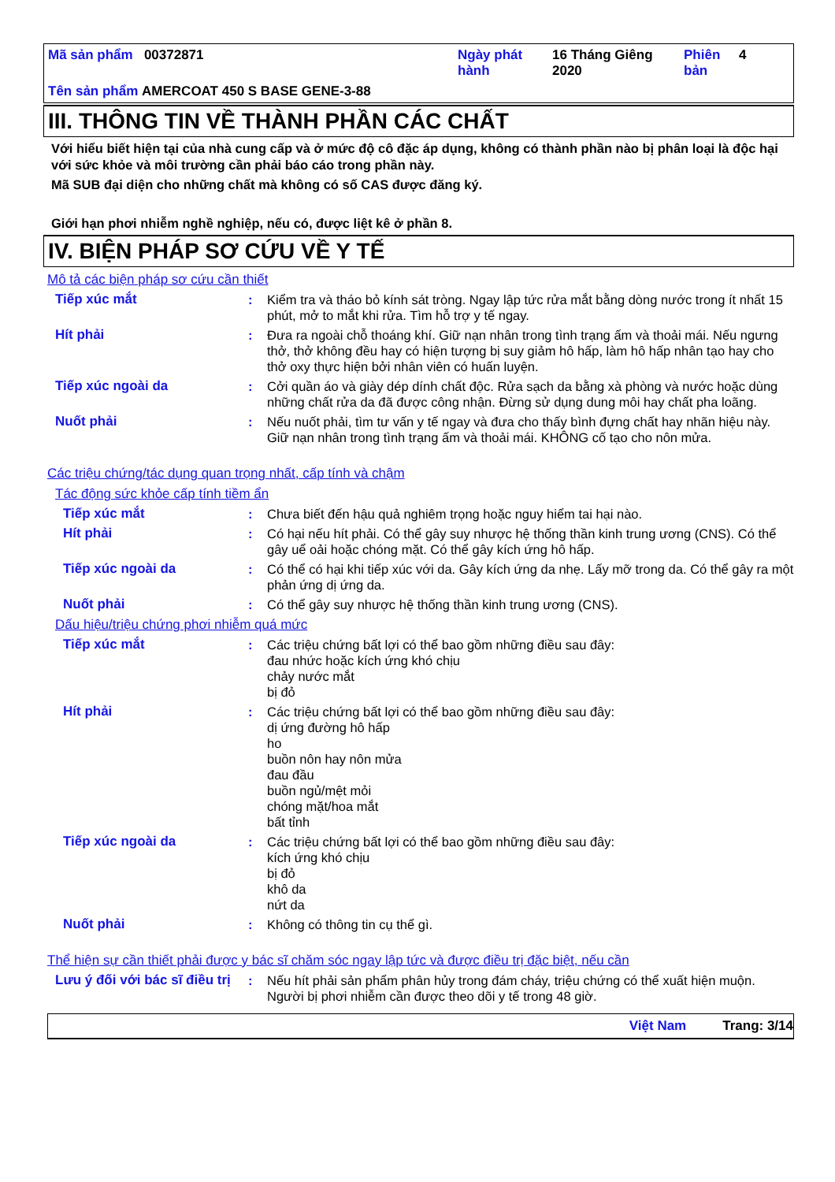Mã sản phẩm 00372871 Ngày phát hành
16 Tháng Giêng 2020
Phiên bản
4
Tên sản phẩm AMERCOAT 450 S BASE GENE-3-88
III. THÔNG TIN VỀ THÀNH PHẦN CÁC CHẤT
Với hiểu biết hiện tại của nhà cung cấp và ở mức độ cô đặc áp dụng, không có thành phần nào bị phân loại là độc hại với sức khỏe và môi trường cần phải báo cáo trong phần này.
Mã SUB đại diện cho những chất mà không có số CAS được đăng ký.
Giới hạn phơi nhiễm nghề nghiệp, nếu có, được liệt kê ở phần 8.
IV. BIỆN PHÁP SƠ CỨU VỀ Y TẾ
Mô tả các biện pháp sơ cứu cần thiết
Tiếp xúc mắt : Kiểm tra và tháo bỏ kính sát tròng. Ngay lập tức rửa mắt bằng dòng nước trong ít nhất 15 phút, mở to mắt khi rửa. Tìm hỗ trợ y tế ngay.
Hít phải : Đưa ra ngoài chỗ thoáng khí. Giữ nạn nhân trong tình trạng ấm và thoải mái. Nếu ngưng thở, thở không đều hay có hiện tượng bị suy giảm hô hấp, làm hô hấp nhân tạo hay cho thở oxy thực hiện bởi nhân viên có huấn luyện.
Tiếp xúc ngoài da : Cởi quần áo và giày dép dính chất độc. Rửa sạch da bằng xà phòng và nước hoặc dùng những chất rửa da đã được công nhận. Đừng sử dụng dung môi hay chất pha loãng.
Nuốt phải : Nếu nuốt phải, tìm tư vấn y tế ngay và đưa cho thấy bình đựng chất hay nhãn hiệu này. Giữ nạn nhân trong tình trạng ấm và thoải mái. KHÔNG cố tạo cho nôn mửa.
Các triệu chứng/tác dụng quan trọng nhất, cấp tính và chậm
Tác động sức khỏe cấp tính tiềm ẩn
Tiếp xúc mắt : Chưa biết đến hậu quả nghiêm trọng hoặc nguy hiểm tai hại nào.
Hít phải : Có hại nếu hít phải. Có thể gây suy nhược hệ thống thần kinh trung ương (CNS). Có thể gây uể oải hoặc chóng mặt. Có thể gây kích ứng hô hấp.
Tiếp xúc ngoài da : Có thể có hại khi tiếp xúc với da. Gây kích ứng da nhẹ. Lấy mỡ trong da. Có thể gây ra một phản ứng dị ứng da.
Nuốt phải : Có thể gây suy nhược hệ thống thần kinh trung ương (CNS).
Dấu hiệu/triệu chứng phơi nhiễm quá mức
Tiếp xúc mắt : Các triệu chứng bất lợi có thể bao gồm những điều sau đây:
đau nhức hoặc kích ứng khó chịu
chảy nước mắt
bị đỏ
Hít phải : Các triệu chứng bất lợi có thể bao gồm những điều sau đây:
dị ứng đường hô hấp
ho
buồn nôn hay nôn mửa
đau đầu
buồn ngủ/mệt mỏi
chóng mặt/hoa mắt
bất tỉnh
Tiếp xúc ngoài da : Các triệu chứng bất lợi có thể bao gồm những điều sau đây:
kích ứng khó chịu
bị đỏ
khô da
nứt da
Nuốt phải : Không có thông tin cụ thể gì.
Thể hiện sự cần thiết phải được y bác sĩ chăm sóc ngay lập tức và được điều trị đặc biệt, nếu cần
Lưu ý đối với bác sĩ điều trị
: Nếu hít phải sản phẩm phân hủy trong đám cháy, triệu chứng có thể xuất hiện muộn. Người bị phơi nhiễm cần được theo dõi y tế trong 48 giờ.
Việt Nam Trang: 3/14